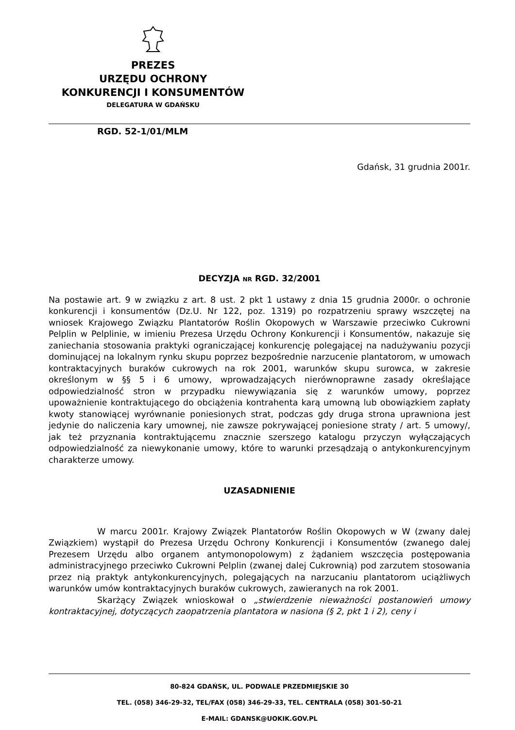PREZES
URZĘDU OCHRONY
KONKURENCJI I KONSUMENTÓW
DELEGATURA W GDAŃSKU
RGD. 52-1/01/MLM
Gdańsk, 31 grudnia 2001r.
DECYZJA NR RGD. 32/2001
Na postawie art. 9 w związku z art. 8 ust. 2 pkt 1 ustawy z dnia 15 grudnia 2000r. o ochronie konkurencji i konsumentów (Dz.U. Nr 122, poz. 1319) po rozpatrzeniu sprawy wszczętej na wniosek Krajowego Związku Plantatorów Roślin Okopowych w Warszawie przeciwko Cukrowni Pelplin w Pelplinie, w imieniu Prezesa Urzędu Ochrony Konkurencji i Konsumentów, nakazuje się zaniechania stosowania praktyki ograniczającej konkurencję polegającej na nadużywaniu pozycji dominującej na lokalnym rynku skupu poprzez bezpośrednie narzucenie plantatorom, w umowach kontraktacyjnych buraków cukrowych na rok 2001, warunków skupu surowca, w zakresie określonym w §§ 5 i 6 umowy, wprowadzających nierównoprawne zasady określające odpowiedzialność stron w przypadku niewywiązania się z warunków umowy, poprzez upoważnienie kontraktującego do obciążenia kontrahenta karą umowną lub obowiązkiem zapłaty kwoty stanowiącej wyrównanie poniesionych strat, podczas gdy druga strona uprawniona jest jedynie do naliczenia kary umownej, nie zawsze pokrywającej poniesione straty / art. 5 umowy/, jak też przyznania kontraktującemu znacznie szerszego katalogu przyczyn wyłączających odpowiedzialność za niewykonanie umowy, które to warunki przesądzają o antykonkurencyjnym charakterze umowy.
UZASADNIENIE
W marcu 2001r. Krajowy Związek Plantatorów Roślin Okopowych w W (zwany dalej Związkiem) wystąpił do Prezesa Urzędu Ochrony Konkurencji i Konsumentów (zwanego dalej Prezesem Urzędu albo organem antymonopolowym) z żądaniem wszczęcia postępowania administracyjnego przeciwko Cukrowni Pelplin (zwanej dalej Cukrownią) pod zarzutem stosowania przez nią praktyk antykonkurencyjnych, polegających na narzucaniu plantatorom uciążliwych warunków umów kontraktacyjnych buraków cukrowych, zawieranych na rok 2001.
Skarżący Związek wnioskował o „stwierdzenie nieważności postanowień umowy kontraktacyjnej, dotyczących zaopatrzenia plantatora w nasiona (§ 2, pkt 1 i 2), ceny i
80-824 GDAŃSK, UL. PODWALE PRZEDMIEJSKIE 30
TEL. (058) 346-29-32, TEL/FAX (058) 346-29-33, TEL. CENTRALA (058) 301-50-21
E-MAIL: GDANSK@UOKIK.GOV.PL